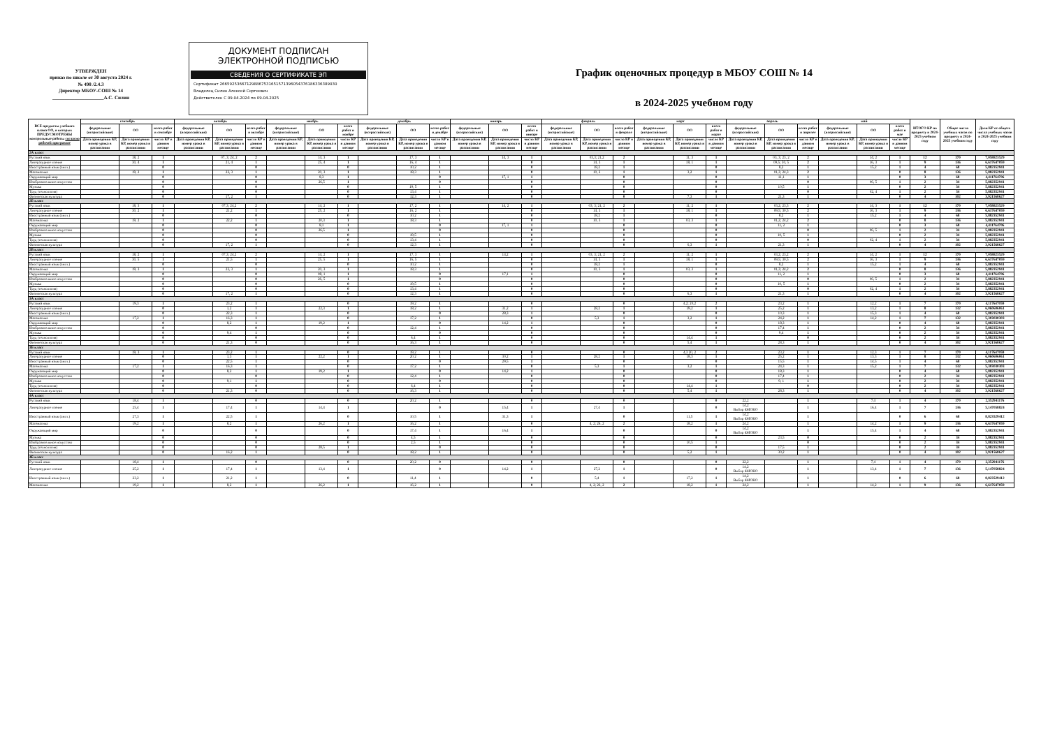УТВЕРЖДЕН
приказ по школе от 30 августа 2024 г.
№ 498 /2.4.3
Директор МБОУ-СОШ № 14
_____________________А.С. Силин
ДОКУМЕНТ ПОДПИСАН
ЭЛЕКТРОННОЙ ПОДПИСЬЮ
СВЕДЕНИЯ О СЕРТИФИКАТЕ ЭП
Сертификат 266592536671298867531651571396054376186336389030
Владелец Силин Алексей Сергеевич
Действителен С 09.04.2024 по 09.04.2025
График оценочных процедур в МБОУ СОШ № 14
в 2024-2025 учебном году
| ВСЕ предметы учебного плана ОО, в которых ПРЕДУСМОТРЕНЫ контрольные работы согласно рабочей программе | сентябрь | | | октябрь | | | ноябрь | | | декабрь | | | январь | | | февраль | | | март | | | апрель | | | май | | | ИТОГО КР по предмету в 2024-2025 учебном году | Общее число учебных часов по предмету в 2024-2025 учебном году | Доля КР от общего числа учебных часов в 2024-2025 учебном году |
| --- | --- | --- | --- | --- | --- | --- | --- | --- | --- | --- | --- | --- | --- | --- | --- | --- | --- | --- | --- | --- | --- | --- | --- | --- | --- | --- | --- | --- | --- | --- |
| | федеральные (всероссийские) | ОО | всего работ в сентябре | федеральные (всероссийские) | ОО | всего работ в октябре | федеральные (всероссийские) | ОО | всего работ в ноябре | федеральные (всероссийские) | ОО | всего работ в декабре | федеральные (всероссийские) | ОО | всего работ в январе | федеральные (всероссийские) | ОО | всего работ в феврале | федеральные (всероссийские) | ОО | всего работ в марте | федеральные (всероссийские) | ОО | всего работ в апрелее | федеральные (всероссийские) | ОО | всего работ в мае | | | |
| | Дата проведения КР, номер урока в расписании | Дата проведения КР, номер урока в расписании | число КР в данном месяце | Дата проведения КР, номер урока в расписании | Дата проведения КР, номер урока в расписании | число КР в данном месяце | Дата проведения КР, номер урока в расписании | Дата проведения КР, номер урока в расписании | число КР в данном месяце | Дата проведения КР, номер урока в расписании | Дата проведения КР, номер урока в расписании | число КР в данном месяце | Дата проведения КР, номер урока в расписании | Дата проведения КР, номер урока в расписании | число КР в данном месяце | Дата проведения КР, номер урока в расписании | Дата проведения КР, номер урока в расписании | число КР в данном месяце | Дата проведения КР, номер урока в расписании | Дата проведения КР, номер урока в расписании | число КР в данном месяце | Дата проведения КР, номер урока в расписании | Дата проведения КР, номер урока в расписании | число КР в данном месяце | Дата проведения КР, номер урока в расписании | Дата проведения КР, номер урока в расписании | число КР в данном месяце | | | |
| 2А класс | | | | | | | | | | | | | | | | | | | | | | | | | | | | | | |
| Русский язык | | 18, 2 | 1 | | 07, 3; 24, 2 | 2 | | 14, 3 | 1 | | 17, 3 | 1 | | 14, 3 | 1 | | 03,3; 21,2 | 2 | | 11, 3 | 1 | | 03, 3; 23, 2 | 2 | | 14, 2 | 1 | 12 | 170 | 7,058823529 |
| Литературное чтение | | 30, 4 | 1 | | 21, 4 | 1 | | 25, 4 | 1 | | 16, 4 | 1 | | | 0 | | 14, 3 | 1 | | 18, 1 | 1 | | 09,5; 30, 5 | 2 | | 16, 3 | 1 | 9 | 136 | 6,617647059 |
| Иностранный язык (англ.) | | | 0 | | | 0 | | | 0 | | 10,2 | 1 | | | 0 | | 18,2 | 1 | | | 0 | | 8,2 | 1 | | 15,2 | 1 | 4 | 68 | 5,882352941 |
| Математика | | 19, 2 | 1 | | 22, 3 | 1 | | 20, 3 | 1 | | 18,3 | 1 | | | 0 | | 10, 2 | 1 | | 3,2 | 1 | | 01,3; 24,3 | 2 | | | 0 | 8 | 136 | 5,882352941 |
| Окружающий мир | | | 0 | | | 0 | | 8,3 | 1 | | | 0 | | 17, 1 | 1 | | | 0 | | | 0 | | 11,1 | 1 | | | 0 | 3 | 68 | 4,411764706 |
| Изобразительное искусство | | | 0 | | | 0 | | 26,5 | 1 | | | 0 | | | 0 | | | 0 | | | 0 | | | 0 | | 06, 5 | 1 | 2 | 34 | 5,882352941 |
| Музыка | | | 0 | | | 0 | | | 0 | | 19, 5 | 1 | | | 0 | | | 0 | | | 0 | | 10,5 | 1 | | | 0 | 2 | 34 | 5,882352941 |
| Труд (технология) | | | 0 | | | 0 | | | 0 | | 13,4 | 1 | | | 0 | | | 0 | | | 0 | | | 0 | | 02, 4 | 1 | 2 | 34 | 5,882352941 |
| Физическая культура | | | 0 | | 17, 2 | 1 | | | 0 | | 12,3 | 1 | | | 0 | | | 0 | | 7,3 | 1 | | 21,3 | 1 | | | 0 | 4 | 102 | 3,921568627 |
| 2Б класс | | | | | | | | | | | | | | | | | | | | | | | | | | | | | | |
| Русский язык | | 18, 3 | 1 | | 07,3; 24,2 | 2 | | 14, 2 | 1 | | 17, 2 | 1 | | 14, 2 | 1 | | 03, 3; 21, 2 | 2 | | 11, 2 | 1 | | 03,2; 23,3 | 2 | | 14, 3 | 1 | 12 | 170 | 7,058823529 |
| Литературное чтение | | 30, 2 | 1 | | 21,2 | 1 | | 25, 2 | 1 | | 16, 2 | 1 | | | 0 | | 14, 3 | 1 | | 18, 1 | 1 | | 09,5; 30,5 | 2 | | 16, 3 | 1 | 9 | 136 | 6,617647059 |
| Иностранный язык (англ.) | | | 0 | | | 0 | | | 0 | | 10,2 | 1 | | | 0 | | 18,2 | 1 | | | 0 | | 8,2 | 1 | | 15,2 | 1 | 4 | 68 | 5,882352941 |
| Математика | | 19, 2 | 1 | | 22,2 | 1 | | 20,3 | 1 | | 18,3 | 1 | | | 0 | | 10, 3 | 1 | | 03, 3 | 1 | | 01,2; 24,2 | 2 | | | 0 | 8 | 136 | 5,882352941 |
| Окружающий мир | | | 0 | | | 0 | | 8,1 | 1 | | | 0 | | 17, 1 | 1 | | | 0 | | | 0 | | 11, 2 | 1 | | | 0 | 3 | 68 | 4,411764706 |
| Изобразительное искусство | | | 0 | | | 0 | | 26,5 | 1 | | | 0 | | | 0 | | | 0 | | | 0 | | | 0 | | 06, 5 | 1 | 2 | 34 | 5,882352941 |
| Музыка | | | 0 | | | 0 | | | 0 | | 19,5 | 1 | | | 0 | | | 0 | | | 0 | | 10, 5 | 1 | | | 0 | 2 | 34 | 5,882352941 |
| Труд (технология) | | | 0 | | | 0 | | | 0 | | 13,4 | 1 | | | 0 | | | 0 | | | 0 | | | 0 | | 02, 4 | 1 | 2 | 34 | 5,882352941 |
| Физическая культура | | | 0 | | 17, 2 | 1 | | | 0 | | 12,3 | 1 | | | 0 | | | 0 | | 6,3 | 1 | | 21,3 | 1 | | | 0 | 4 | 102 | 3,921568627 |
| 2В класс | | | | | | | | | | | | | | | | | | | | | | | | | | | | | | |
| Русский язык | | 18, 2 | 1 | | 07,3; 24,2 | 2 | | 14, 2 | 1 | | 17, 3 | 1 | | 14,2 | 1 | | 03, 3; 21, 2 | 2 | | 11, 2 | 1 | | 03,2; 23,2 | 2 | | 14, 2 | 1 | 12 | 170 | 7,058823529 |
| Литературное чтение | | 30, 5 | 1 | | 21,5 | 1 | | 25, 5 | 1 | | 16, 5 | 1 | | | 0 | | 14, 3 | 1 | | 18, 1 | 1 | | 09,5; 30,5 | 2 | | 16, 3 | 1 | 9 | 136 | 6,617647059 |
| Иностранный язык (англ.) | | | 0 | | | 0 | | | 0 | | 10,2 | 1 | | | 0 | | 18,2 | 1 | | | 0 | | 8,2 | 1 | | 15,2 | 1 | 4 | 68 | 5,882352941 |
| Математика | | 19, 3 | 1 | | 22, 3 | 1 | | 20, 3 | 1 | | 18,3 | 1 | | | 0 | | 10, 3 | 1 | | 03, 3 | 1 | | 01,3; 24,2 | 2 | | | 0 | 8 | 136 | 5,882352941 |
| Окружающий мир | | | 0 | | | 0 | | 08, 1 | 1 | | | 0 | | 17,1 | 1 | | | 0 | | | 0 | | 11, 2 | 1 | | | 0 | 3 | 68 | 4,411764706 |
| Изобразительное искусство | | | 0 | | | 0 | | 26, 5 | 1 | | | 0 | | | 0 | | | 0 | | | 0 | | | 0 | | 06, 5 | 1 | 2 | 34 | 5,882352941 |
| Музыка | | | 0 | | | 0 | | | 0 | | 19,5 | 1 | | | 0 | | | 0 | | | 0 | | 10, 5 | 1 | | | 0 | 2 | 34 | 5,882352941 |
| Труд (технология) | | | 0 | | | 0 | | | 0 | | 13,4 | 1 | | | 0 | | | 0 | | | 0 | | | 0 | | 02, 4 | 1 | 2 | 34 | 5,882352941 |
| Физическая культура | | | 0 | | 17, 2 | 1 | | | 0 | | 12,3 | 1 | | | 0 | | | 0 | | 6,3 | 1 | | 21,3 | 1 | | | 0 | 4 | 102 | 3,921568627 |
| 3А класс | | | | | | | | | | | | | | | | | | | | | | | | | | | | | | |
| Русский язык | | 19,3 | 1 | | 23,2 | 1 | | | 0 | | 19,2 | 1 | | | 0 | | | 0 | | 4,2; 20,2 | 2 | | 23,2 | 1 | | 12,2 | 1 | 7 | 170 | 4,117647059 |
| Литературное чтение | | | 0 | | 1,2 | 1 | | 22,3 | 1 | | 18,2 | 1 | | 31,2 | 1 | | 28,2 | 1 | | 19,2 | 1 | | 25,2 | 1 | | 13,2 | 1 | 8 | 132 | 6,060606061 |
| Иностранный язык (англ.) | | | 0 | | 22,3 | 1 | | | 0 | | | 0 | | 28,3 | 1 | | | 0 | | | 0 | | 10,3 | 1 | | 15,3 | 1 | 4 | 68 | 5,882352941 |
| Математика | | 17,2 | 1 | | 16,3 | 1 | | | 0 | | 17,2 | 1 | | | 0 | | 5,3 | 1 | | 3,2 | 1 | | 24,2 | 1 | | 14,2 | 1 | 7 | 132 | 5,303030303 |
| Окружающий мир | | | 0 | | 8,2 | 1 | | 19,2 | 1 | | | 0 | | 14,2 | 1 | | | 0 | | | 0 | | 18,3 | 1 | | | 0 | 4 | 68 | 5,882352941 |
| Изобразительное искусство | | | 0 | | | 0 | | | 0 | | 12,4 | 1 | | | 0 | | | 0 | | | 0 | | 17,4 | 1 | | | 0 | 2 | 34 | 5,882352941 |
| Музыка | | | 0 | | 9,4 | 1 | | | 0 | | | 0 | | | 0 | | | 0 | | | 0 | | 9,4 | 1 | | | 0 | 2 | 34 | 5,882352941 |
| Труд (технология) | | | 0 | | | 0 | | | 0 | | 6,4 | 1 | | | 0 | | | 0 | | 14,4 | 1 | | | 0 | | | 0 | 2 | 34 | 5,882352941 |
| Физическая культура | | | 0 | | 21,3 | 0 | | | 0 | | 16,3 | 1 | | | 0 | | | 0 | | 5,4 | 1 | | 28,3 | 1 | | | 0 | 4 | 102 | 3,921568627 |
| 3Б класс | | | | | | | | | | | | | | | | | | | | | | | | | | | | | | |
| Русский язык | | 19, 3 | 1 | | 23,2 | 1 | | | 0 | | 19,2 | 1 | | | 0 | | | 0 | | 4,3 20, 2 | 2 | | 23,2 | 1 | | 12,3 | 1 | 7 | 170 | 4,117647059 |
| Литературное чтение | | | 0 | | 1,3 | 1 | | 22,2 | 1 | | 20,2 | 1 | | 30,2 | 1 | | 28,2 | 1 | | 18,3 | 1 | | 25,2 | 1 | | 13,3 | 1 | 8 | 132 | 6,060606061 |
| Иностранный язык (англ.) | | | 0 | | 22,5 | 1 | | | 0 | | | 0 | | 29,5 | 1 | | | 0 | | | 0 | | 15,5 | 1 | | 14,5 | 1 | 4 | 68 | 5,882352941 |
| Математика | | 17,2 | 1 | | 16,3 | 1 | | | 0 | | 17,2 | 1 | | | 0 | | 5,3 | 1 | | 3,2 | 1 | | 24,3 | 1 | | 15,2 | 1 | 7 | 132 | 5,303030303 |
| Окружающий мир | | | 0 | | 8,2 | 1 | | 19,2 | 1 | | | 0 | | 14,2 | 1 | | | 0 | | | 0 | | 18,3 | 1 | | | 0 | 4 | 68 | 5,882352941 |
| Изобразительное искусство | | | 0 | | | 0 | | | 0 | | 12,4 | 1 | | | 0 | | | 0 | | | 0 | | 17,4 | 1 | | | 0 | 2 | 34 | 5,882352941 |
| Музыка | | | 0 | | 9,1 | 1 | | | 0 | | | 0 | | | 0 | | | 0 | | | 0 | | 9, 1 | 1 | | | 0 | 2 | 34 | 5,882352941 |
| Труд (технология) | | | 0 | | | 0 | | | 0 | | 6,4 | 1 | | | 0 | | | 0 | | 14,4 | 1 | | | 0 | | | 0 | 2 | 34 | 5,882352941 |
| Физическая культура | | | 0 | | 21,3 | 0 | | | 0 | | 16,3 | 1 | | | 0 | | | 0 | | 5,4 | 1 | | 28,3 | 1 | | | 0 | 4 | 102 | 3,921568627 |
| 4А класс | | | | | | | | | | | | | | | | | | | | | | | | | | | | | | |
| Русский язык | | 18,4 | 1 | | | 0 | | | 0 | | 20,2 | 1 | | | 0 | | | 0 | | | 0 | 22,2 | | 1 | | 7,4 | 1 | 4 | 170 | 2,352941176 |
| Литературное чтение | | 25,4 | 1 | | 17,4 | 1 | | 14,4 | 1 | | | 0 | | 15,4 | 1 | | 27,4 | 1 | | | 0 | 14,2 Выбор ФИОКО | | 1 | | 16,4 | 1 | 7 | 136 | 5,147058824 |
| Иностранный язык (англ.) | | 27,3 | 1 | | 22,5 | 1 | | | 0 | | 10,5 | 1 | | 31,3 | 1 | | | 0 | | 11,5 | 1 | 14,2 Выбор ФИОКО | | 1 | | | 0 | 6 | 68 | 8,823529412 |
| Математика | | 19,2 | 1 | | 8,2 | 1 | | 26,2 | 1 | | 16,2 | 1 | | | 0 | | 4, 2; 26, 2 | 2 | | 18,2 | 1 | 24,2 | | 1 | | 14,2 | 1 | 9 | 136 | 6,617647059 |
| Окружающий мир | | | 0 | | | 0 | | | 0 | | 17,4 | 1 | | 16,4 | 1 | | | 0 | | | 0 | 14,2 Выбор ФИОКО | | 1 | | 15,4 | 1 | 4 | 68 | 5,882352941 |
| Музыка | | | 0 | | | 0 | | | 0 | | 4,5 | 1 | | | 0 | | | 0 | | | 0 | | 23,5 | 0 | | | 0 | 2 | 34 | 5,882352941 |
| Изобразительное искусство | | | 0 | | | 0 | | | 0 | | 2,5 | 1 | | | 0 | | | 0 | | 10,5 | 1 | | | 0 | | | 0 | 2 | 34 | 5,882352941 |
| Труд (технология) | | | 0 | | | 0 | | 28,5 | 1 | | | 0 | | | 0 | | | 0 | | | 0 | | 17,5 | 1 | | | 0 | 2 | 34 | 5,882352941 |
| Физическая культура | | | 0 | | 16,2 | 1 | | | 0 | | 18,2 | 1 | | | 0 | | | 0 | | 5,2 | 1 | | 30,2 | 1 | | | 0 | 4 | 102 | 3,921568627 |
| 4Б класс | | | | | | | | | | | | | | | | | | | | | | | | | | | | | | |
| Русский язык | | 18,4 | 1 | | | 0 | | | 0 | | 20,2 | 0 | | | 0 | | | 0 | | | 0 | 22,2 | | 1 | | 7,4 | 1 | 4 | 170 | 2,352941176 |
| Литературное чтение | | 25,2 | 1 | | 17,4 | 1 | | 13,4 | 1 | | | 0 | | 14,2 | 1 | | 27,2 | 1 | | | 0 | 14,2 Выбор ФИОКО | | 1 | | 13,4 | 1 | 7 | 136 | 5,147058824 |
| Иностранный язык (англ.) | | 23,2 | 1 | | 21,2 | 1 | | | 0 | | 11,4 | 1 | | | 0 | | 5,4 | 1 | | 17,2 | 1 | 14,2 Выбор ФИОКО | | 1 | | | 0 | 6 | 68 | 8,823529412 |
| Математика | | 19,2 | 1 | | 8,2 | 1 | | 26,2 | 1 | | 16,2 | 1 | | | 0 | | 4, 2; 26, 2 | 2 | | 18,2 | 1 | 24,2 | | 1 | | 14,2 | 1 | 9 | 136 | 6,617647059 |